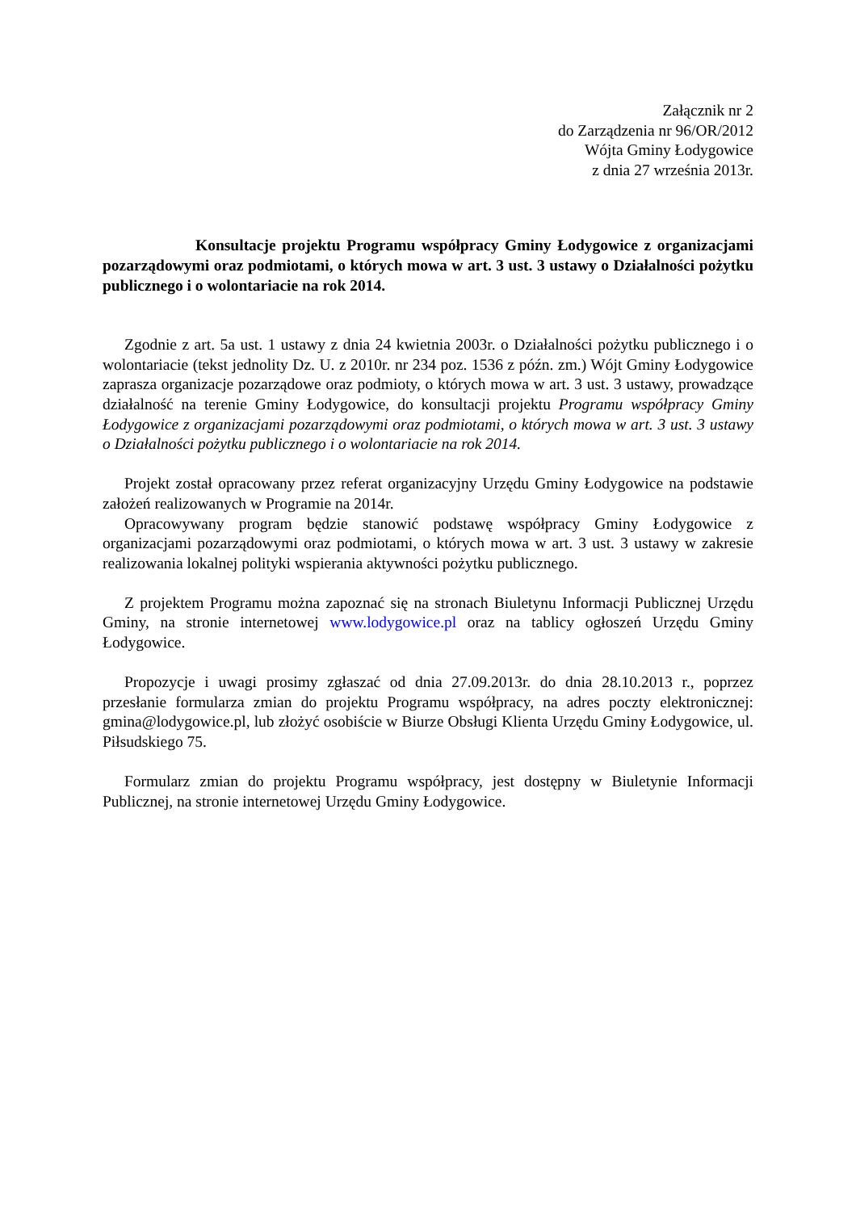Załącznik nr 2
do Zarządzenia nr 96/OR/2012
Wójta Gminy Łodygowice
z dnia 27 września 2013r.
Konsultacje projektu Programu współpracy Gminy Łodygowice z organizacjami pozarządowymi oraz podmiotami, o których mowa w art. 3 ust. 3 ustawy o Działalności pożytku publicznego i o wolontariacie na rok 2014.
Zgodnie z art. 5a ust. 1 ustawy z dnia 24 kwietnia 2003r. o Działalności pożytku publicznego i o wolontariacie (tekst jednolity Dz. U. z 2010r. nr 234 poz. 1536 z późn. zm.) Wójt Gminy Łodygowice zaprasza organizacje pozarządowe oraz podmioty, o których mowa w art. 3 ust. 3 ustawy, prowadzące działalność na terenie Gminy Łodygowice, do konsultacji projektu Programu współpracy Gminy Łodygowice z organizacjami pozarządowymi oraz podmiotami, o których mowa w art. 3 ust. 3 ustawy o Działalności pożytku publicznego i o wolontariacie na rok 2014.
Projekt został opracowany przez referat organizacyjny Urzędu Gminy Łodygowice na podstawie założeń realizowanych w Programie na 2014r.
Opracowywany program będzie stanowić podstawę współpracy Gminy Łodygowice z organizacjami pozarządowymi oraz podmiotami, o których mowa w art. 3 ust. 3 ustawy w zakresie realizowania lokalnej polityki wspierania aktywności pożytku publicznego.
Z projektem Programu można zapoznać się na stronach Biuletynu Informacji Publicznej Urzędu Gminy, na stronie internetowej www.lodygowice.pl oraz na tablicy ogłoszeń Urzędu Gminy Łodygowice.
Propozycje i uwagi prosimy zgłaszać od dnia 27.09.2013r. do dnia 28.10.2013 r., poprzez przesłanie formularza zmian do projektu Programu współpracy, na adres poczty elektronicznej: gmina@lodygowice.pl, lub złożyć osobiście w Biurze Obsługi Klienta Urzędu Gminy Łodygowice, ul. Piłsudskiego 75.
Formularz zmian do projektu Programu współpracy, jest dostępny w Biuletynie Informacji Publicznej, na stronie internetowej Urzędu Gminy Łodygowice.